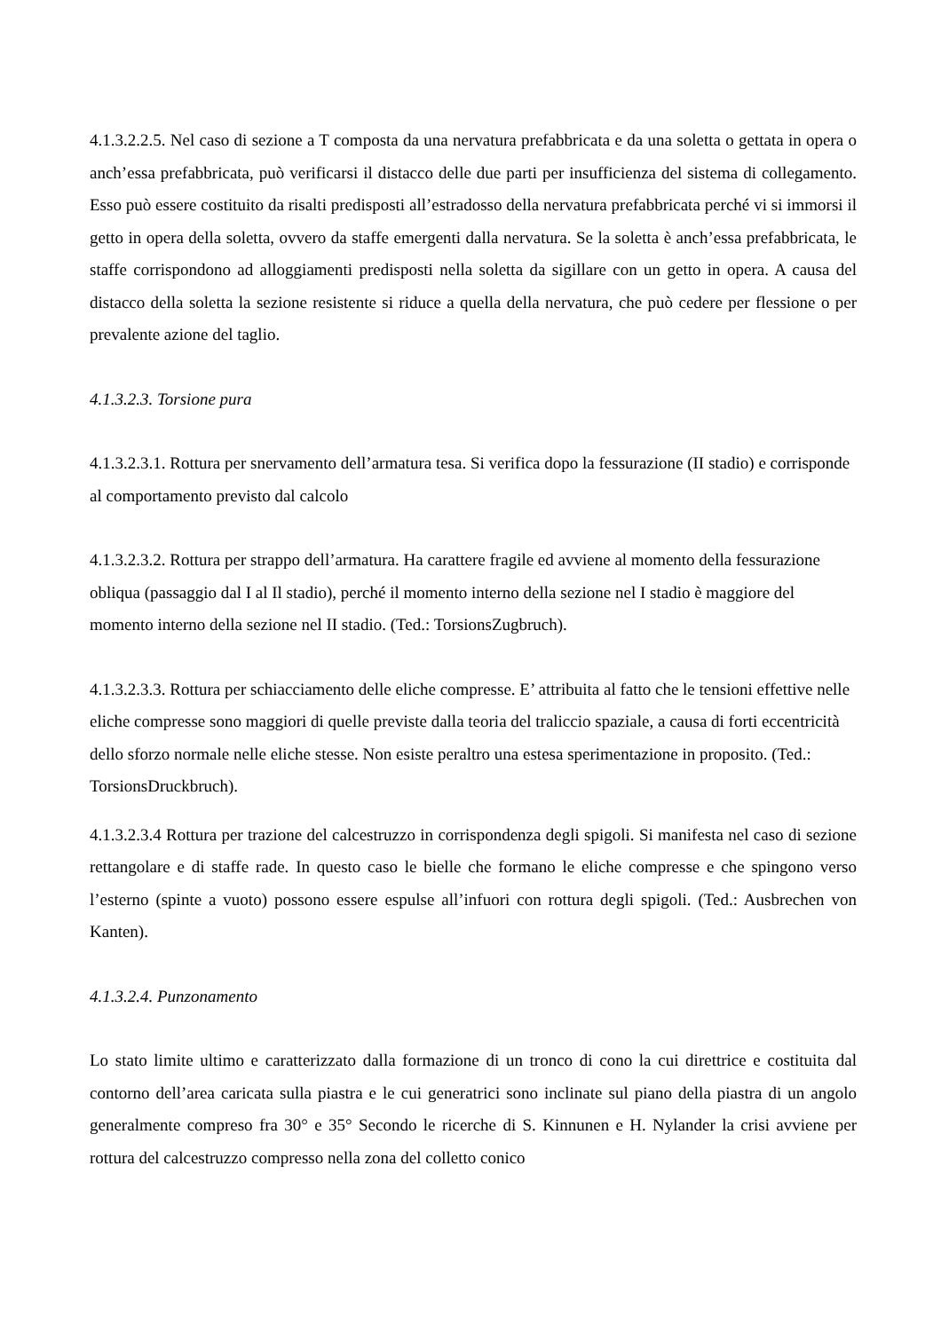4.1.3.2.2.5. Nel caso di sezione a T composta da una nervatura prefabbricata e da una soletta o gettata in opera o anch’essa prefabbricata, può verificarsi il distacco delle due parti per insufficienza del sistema di collegamento. Esso può essere costituito da risalti predisposti all’estradosso della nervatura prefabbricata perché vi si immorsi il getto in opera della soletta, ovvero da staffe emergenti dalla nervatura. Se la soletta è anch’essa prefabbricata, le staffe corrispondono ad alloggiamenti predisposti nella soletta da sigillare con un getto in opera. A causa del distacco della soletta la sezione resistente si riduce a quella della nervatura, che può cedere per flessione o per prevalente azione del taglio.
4.1.3.2.3. Torsione pura
4.1.3.2.3.1. Rottura per snervamento dell’armatura tesa. Si verifica dopo la fessurazione (II stadio) e corrisponde al comportamento previsto dal calcolo
4.1.3.2.3.2. Rottura per strappo dell’armatura. Ha carattere fragile ed avviene al momento della fessurazione obliqua (passaggio dal I al Il stadio), perché il momento interno della sezione nel I stadio è maggiore del momento interno della sezione nel II stadio. (Ted.: TorsionsZugbruch).
4.1.3.2.3.3. Rottura per schiacciamento delle eliche compresse. E’ attribuita al fatto che le tensioni effettive nelle eliche compresse sono maggiori di quelle previste dalla teoria del traliccio spaziale, a causa di forti eccentricità dello sforzo normale nelle eliche stesse. Non esiste peraltro una estesa sperimentazione in proposito. (Ted.: TorsionsDruckbruch).
4.1.3.2.3.4 Rottura per trazione del calcestruzzo in corrispondenza degli spigoli. Si manifesta nel caso di sezione rettangolare e di staffe rade. In questo caso le bielle che formano le eliche compresse e che spingono verso l’esterno (spinte a vuoto) possono essere espulse all’infuori con rottura degli spigoli. (Ted.: Ausbrechen von Kanten).
4.1.3.2.4. Punzonamento
Lo stato limite ultimo e caratterizzato dalla formazione di un tronco di cono la cui direttrice e costituita dal contorno dell’area caricata sulla piastra e le cui generatrici sono inclinate sul piano della piastra di un angolo generalmente compreso fra 30° e 35° Secondo le ricerche di S. Kinnunen e H. Nylander la crisi avviene per rottura del calcestruzzo compresso nella zona del colletto conico